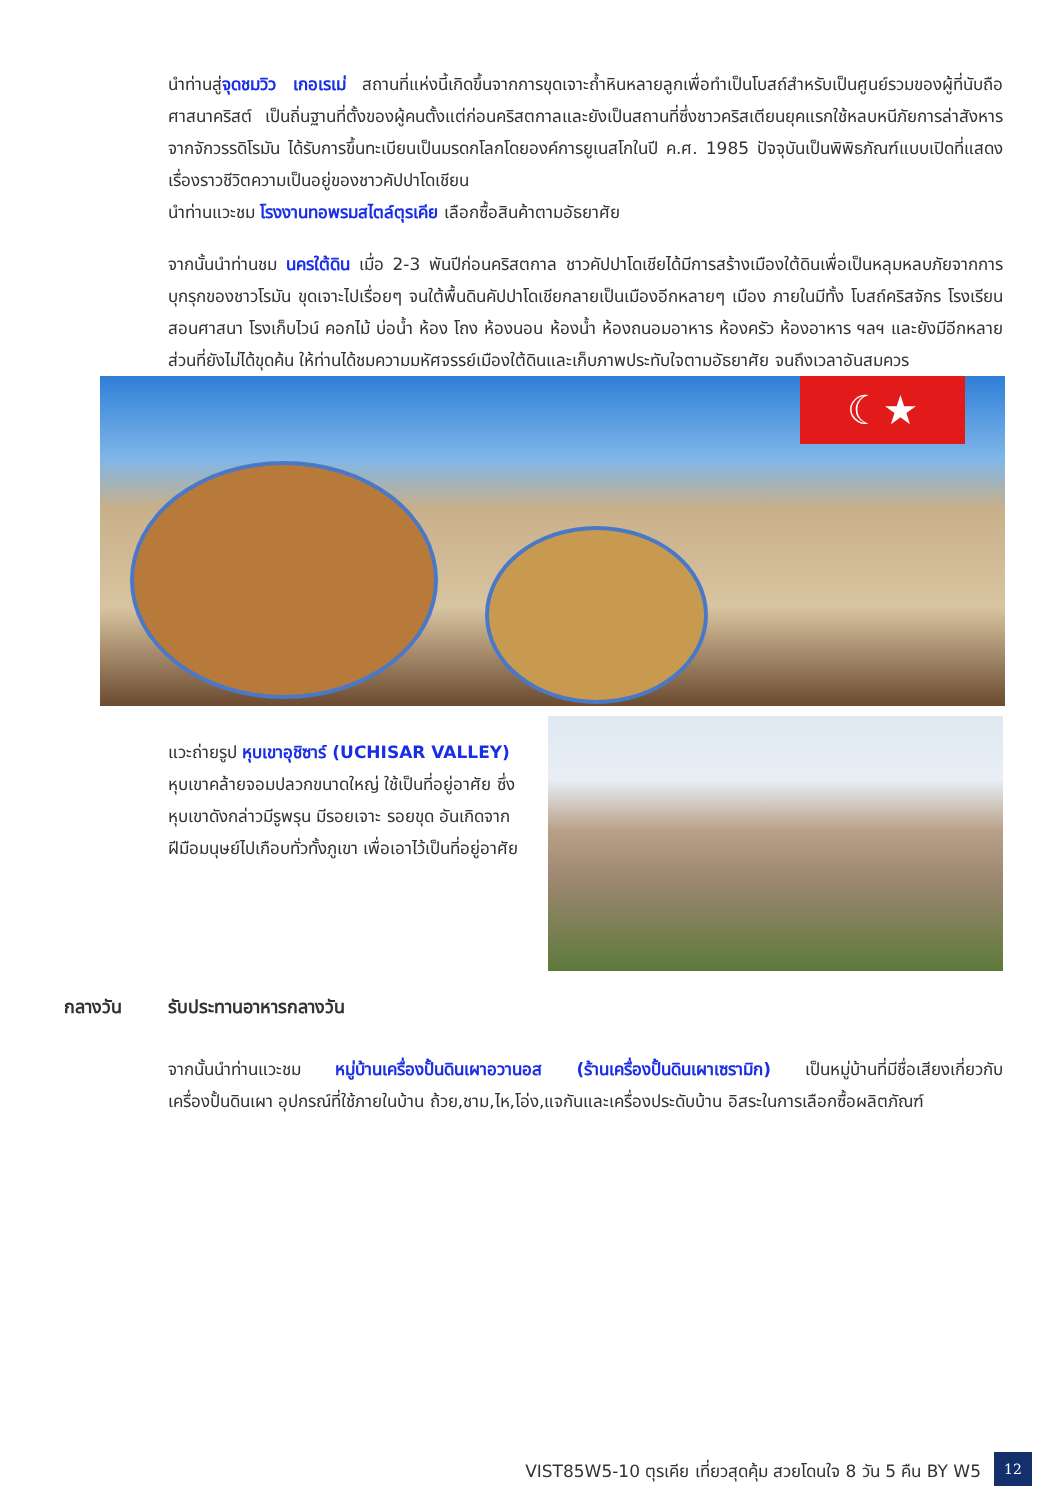นำท่านสู่จุดชมวิว เกอเรเม่ สถานที่แห่งนี้เกิดขึ้นจากการขุดเจาะถ้ำหินหลายลูกเพื่อทำเป็นโบสถ์สำหรับเป็นศูนย์รวมของผู้ที่นับถือศาสนาคริสต์ เป็นถิ่นฐานที่ตั้งของผู้คนตั้งแต่ก่อนคริสตกาลและยังเป็นสถานที่ซึ่งชาวคริสเตียนยุคแรกใช้หลบหนีภัยการล่าสังหารจากจักวรรดิโรมัน ได้รับการขึ้นทะเบียนเป็นมรดกโลกโดยองค์การยูเนสโกในปี ค.ศ. 1985 ปัจจุบันเป็นพิพิธภัณฑ์แบบเปิดที่แสดงเรื่องราวชีวิตความเป็นอยู่ของชาวคัปปาโดเชียน
นำท่านแวะชม โรงงานทอพรมสไตล์ตุรเคีย เลือกซื้อสินค้าตามอัธยาศัย
จากนั้นนำท่านชม นครใต้ดิน เมื่อ 2-3 พันปีก่อนคริสตกาล ชาวคัปปาโดเชียได้มีการสร้างเมืองใต้ดินเพื่อเป็นหลุมหลบภัยจากการบุกรุกของชาวโรมัน ขุดเจาะไปเรื่อยๆ จนใต้พื้นดินคัปปาโดเชียกลายเป็นเมืองอีกหลายๆ เมือง ภายในมีทั้ง โบสถ์คริสจักร โรงเรียนสอนศาสนา โรงเก็บไวน์ คอกไม้ บ่อน้ำ ห้อง โถง ห้องนอน ห้องน้ำ ห้องถนอมอาหาร ห้องครัว ห้องอาหาร ฯลฯ และยังมีอีกหลายส่วนที่ยังไม่ได้ขุดค้น ให้ท่านได้ชมความมหัศจรรย์เมืองใต้ดินและเก็บภาพประทับใจตามอัธยาศัย จนถึงเวลาอันสมควร
☾★
แวะถ่ายรูป หุบเขาอุชิซาร์ (UCHISAR VALLEY) หุบเขาคล้ายจอมปลวกขนาดใหญ่ ใช้เป็นที่อยู่อาศัย ซึ่งหุบเขาดังกล่าวมีรูพรุน มีรอยเจาะ รอยขุด อันเกิดจากฝีมือมนุษย์ไปเกือบทั่วทั้งภูเขา เพื่อเอาไว้เป็นที่อยู่อาศัย
กลางวัน รับประทานอาหารกลางวัน
จากนั้นนำท่านแวะชม หมู่บ้านเครื่องปั้นดินเผาอวานอส (ร้านเครื่องปั้นดินเผาเซรามิก) เป็นหมู่บ้านที่มีชื่อเสียงเกี่ยวกับเครื่องปั้นดินเผา อุปกรณ์ที่ใช้ภายในบ้าน ถ้วย,ชาม,ไห,โอ่ง,แจกันและเครื่องประดับบ้าน อิสระในการเลือกซื้อผลิตภัณฑ์
VIST85W5-10 ตุรเคีย เที่ยวสุดคุ้ม สวยโดนใจ 8 วัน 5 คืน BY W5
12